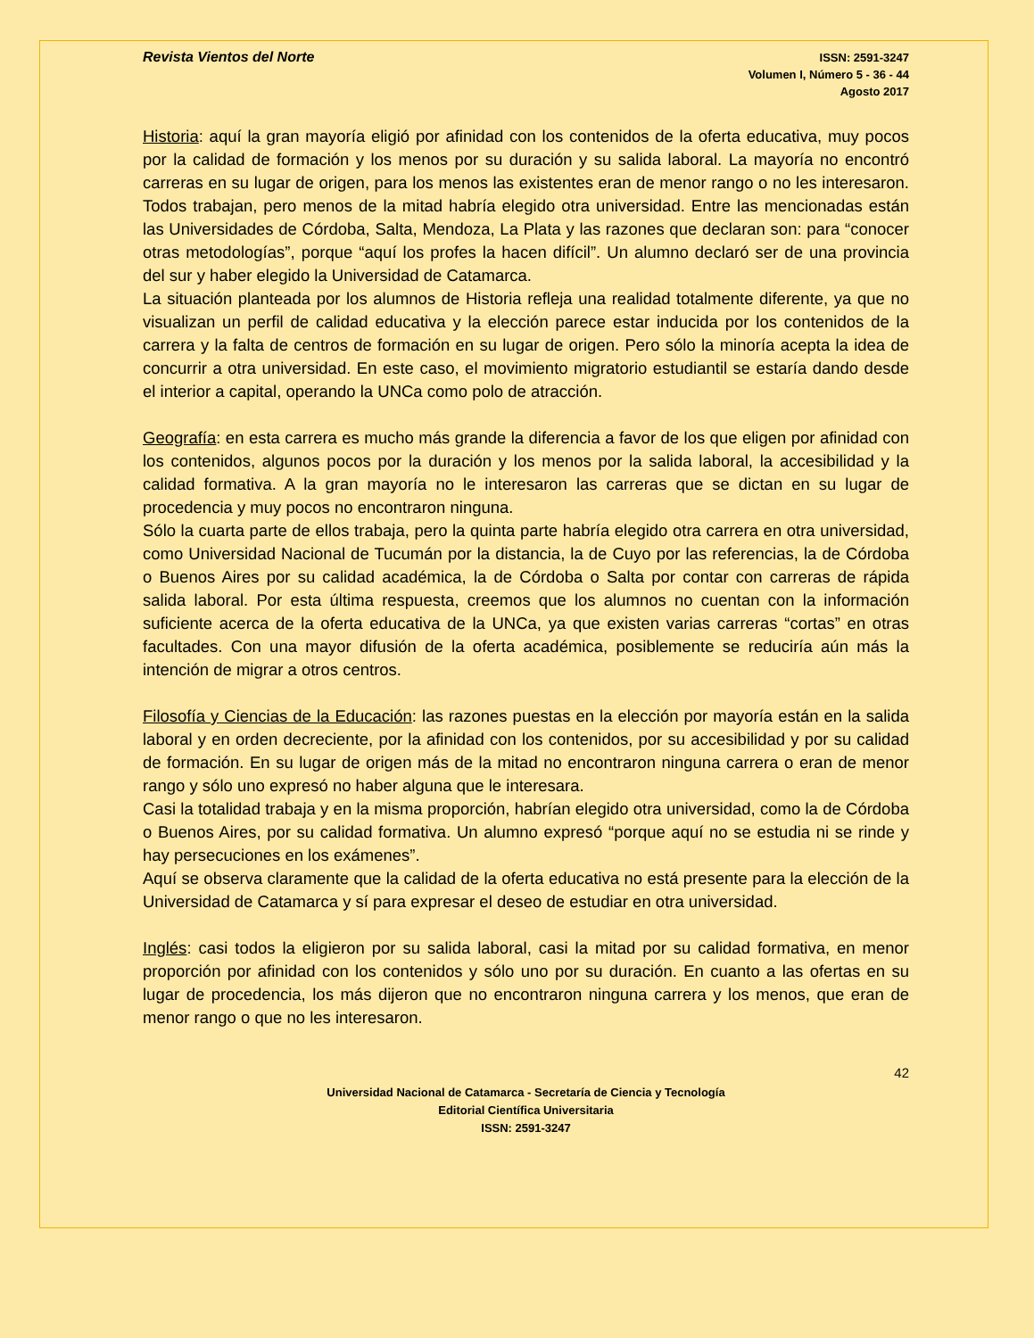Revista Vientos del Norte
ISSN: 2591-3247
Volumen I, Número 5 - 36 - 44
Agosto 2017
Historia: aquí la gran mayoría eligió por afinidad con los contenidos de la oferta educativa, muy pocos por la calidad de formación y los menos por su duración y su salida laboral. La mayoría no encontró carreras en su lugar de origen, para los menos las existentes eran de menor rango o no les interesaron. Todos trabajan, pero menos de la mitad habría elegido otra universidad. Entre las mencionadas están las Universidades de Córdoba, Salta, Mendoza, La Plata y las razones que declaran son: para “conocer otras metodologías”, porque “aquí los profes la hacen difícil”. Un alumno declaró ser de una provincia del sur y haber elegido la Universidad de Catamarca.
La situación planteada por los alumnos de Historia refleja una realidad totalmente diferente, ya que no visualizan un perfil de calidad educativa y la elección parece estar inducida por los contenidos de la carrera y la falta de centros de formación en su lugar de origen. Pero sólo la minoría acepta la idea de concurrir a otra universidad. En este caso, el movimiento migratorio estudiantil se estaría dando desde el interior a capital, operando la UNCa como polo de atracción.
Geografía: en esta carrera es mucho más grande la diferencia a favor de los que eligen por afinidad con los contenidos, algunos pocos por la duración y los menos por la salida laboral, la accesibilidad y la calidad formativa. A la gran mayoría no le interesaron las carreras que se dictan en su lugar de procedencia y muy pocos no encontraron ninguna.
Sólo la cuarta parte de ellos trabaja, pero la quinta parte habría elegido otra carrera en otra universidad, como Universidad Nacional de Tucumán por la distancia, la de Cuyo por las referencias, la de Córdoba o Buenos Aires por su calidad académica, la de Córdoba o Salta por contar con carreras de rápida salida laboral. Por esta última respuesta, creemos que los alumnos no cuentan con la información suficiente acerca de la oferta educativa de la UNCa, ya que existen varias carreras “cortas” en otras facultades. Con una mayor difusión de la oferta académica, posiblemente se reduciría aún más la intención de migrar a otros centros.
Filosofía y Ciencias de la Educación: las razones puestas en la elección por mayoría están en la salida laboral y en orden decreciente, por la afinidad con los contenidos, por su accesibilidad y por su calidad de formación. En su lugar de origen más de la mitad no encontraron ninguna carrera o eran de menor rango y sólo uno expresó no haber alguna que le interesara.
Casi la totalidad trabaja y en la misma proporción, habrían elegido otra universidad, como la de Córdoba o Buenos Aires, por su calidad formativa. Un alumno expresó “porque aquí no se estudia ni se rinde y hay persecuciones en los exámenes”.
Aquí se observa claramente que la calidad de la oferta educativa no está presente para la elección de la Universidad de Catamarca y sí para expresar el deseo de estudiar en otra universidad.
Inglés: casi todos la eligieron por su salida laboral, casi la mitad por su calidad formativa, en menor proporción por afinidad con los contenidos y sólo uno por su duración. En cuanto a las ofertas en su lugar de procedencia, los más dijeron que no encontraron ninguna carrera y los menos, que eran de menor rango o que no les interesaron.
42
Universidad Nacional de Catamarca - Secretaría de Ciencia y Tecnología
Editorial Científica Universitaria
ISSN: 2591-3247